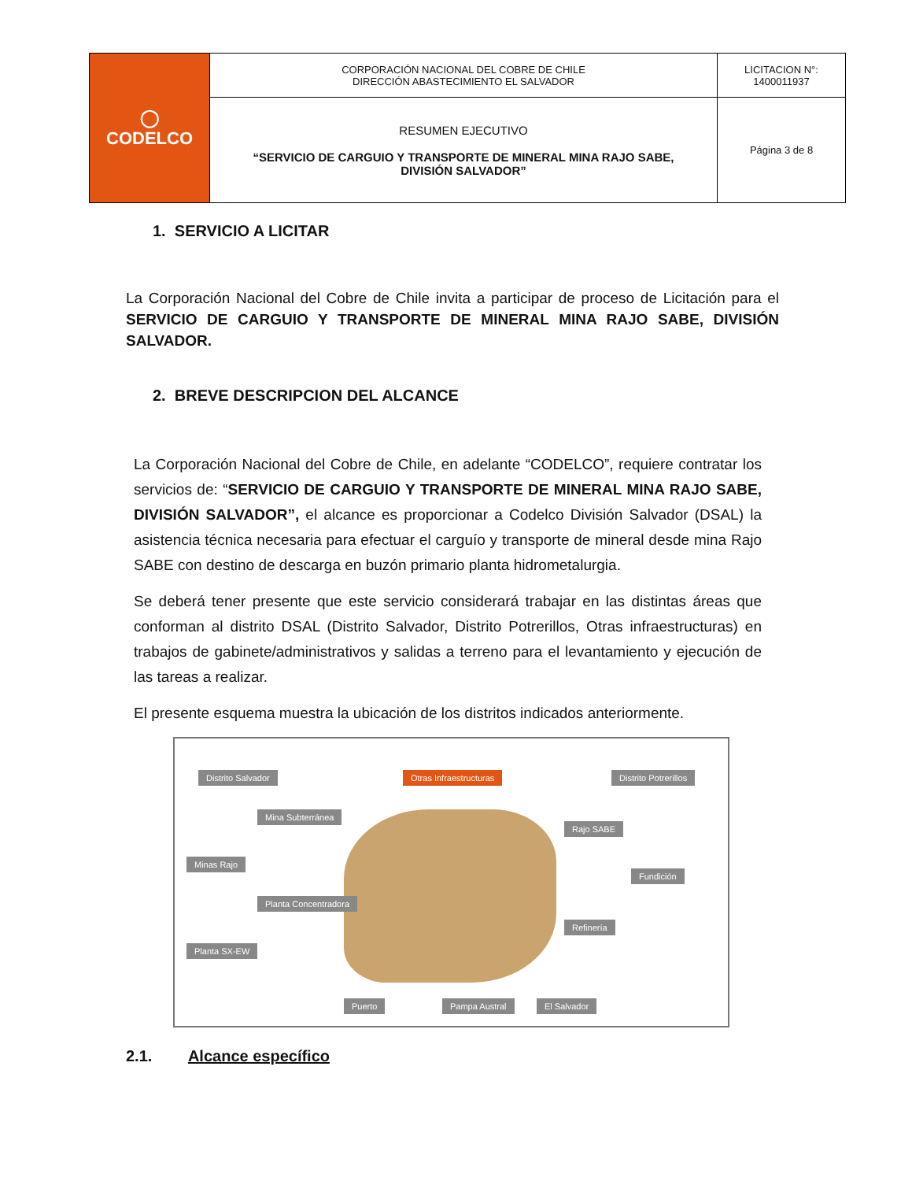| ◯ CODELCO | CORPORACIÓN NACIONAL DEL COBRE DE CHILE DIRECCIÓN ABASTECIMIENTO EL SALVADOR | LICITACION N°: 1400011937 |
| | RESUMEN EJECUTIVO “SERVICIO DE CARGUIO Y TRANSPORTE DE MINERAL MINA RAJO SABE, DIVISIÓN SALVADOR” | Página 3 de 8 |
1. SERVICIO A LICITAR
La Corporación Nacional del Cobre de Chile invita a participar de proceso de Licitación para el SERVICIO DE CARGUIO Y TRANSPORTE DE MINERAL MINA RAJO SABE, DIVISIÓN SALVADOR.
2. BREVE DESCRIPCION DEL ALCANCE
La Corporación Nacional del Cobre de Chile, en adelante “CODELCO”, requiere contratar los servicios de: “SERVICIO DE CARGUIO Y TRANSPORTE DE MINERAL MINA RAJO SABE, DIVISIÓN SALVADOR”, el alcance es proporcionar a Codelco División Salvador (DSAL) la asistencia técnica necesaria para efectuar el carguío y transporte de mineral desde mina Rajo SABE con destino de descarga en buzón primario planta hidrometalurgia.
Se deberá tener presente que este servicio considerará trabajar en las distintas áreas que conforman al distrito DSAL (Distrito Salvador, Distrito Potrerillos, Otras infraestructuras) en trabajos de gabinete/administrativos y salidas a terreno para el levantamiento y ejecución de las tareas a realizar.
El presente esquema muestra la ubicación de los distritos indicados anteriormente.
Distrito Salvador Otras Infraestructuras Distrito Potrerillos
Mina Subterránea
Minas Rajo
Planta Concentradora
Planta SX-EW
Rajo SABE
Fundición
Refinería
Puerto Pampa Austral El Salvador
2.1. Alcance específico